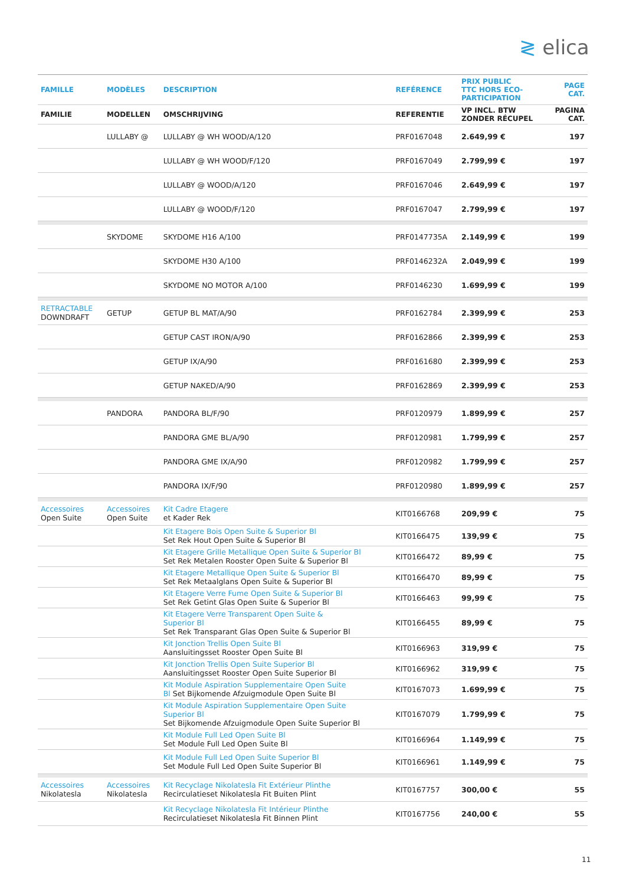≷ elica
| FAMILLE | MODÈLES | DESCRIPTION | REFÉRENCE | PRIX PUBLIC TTC HORS ECO- PARTICIPATION | PAGE CAT. |
| --- | --- | --- | --- | --- | --- |
| FAMILIE | MODELLEN | OMSCHRIJVING | REFERENTIE | VP INCL. BTW ZONDER RÉCUPEL | PAGINA CAT. |
| | LULLABY @ | LULLABY @ WH WOOD/A/120 | PRF0167048 | 2.649,99 € | 197 |
| | | LULLABY @ WH WOOD/F/120 | PRF0167049 | 2.799,99 € | 197 |
| | | LULLABY @ WOOD/A/120 | PRF0167046 | 2.649,99 € | 197 |
| | | LULLABY @ WOOD/F/120 | PRF0167047 | 2.799,99 € | 197 |
| | SKYDOME | SKYDOME H16 A/100 | PRF0147735A | 2.149,99 € | 199 |
| | | SKYDOME H30 A/100 | PRF0146232A | 2.049,99 € | 199 |
| | | SKYDOME NO MOTOR A/100 | PRF0146230 | 1.699,99 € | 199 |
| RETRACTABLE DOWNDRAFT | GETUP | GETUP BL MAT/A/90 | PRF0162784 | 2.399,99 € | 253 |
| | | GETUP CAST IRON/A/90 | PRF0162866 | 2.399,99 € | 253 |
| | | GETUP IX/A/90 | PRF0161680 | 2.399,99 € | 253 |
| | | GETUP NAKED/A/90 | PRF0162869 | 2.399,99 € | 253 |
| | PANDORA | PANDORA BL/F/90 | PRF0120979 | 1.899,99 € | 257 |
| | | PANDORA GME BL/A/90 | PRF0120981 | 1.799,99 € | 257 |
| | | PANDORA GME IX/A/90 | PRF0120982 | 1.799,99 € | 257 |
| | | PANDORA IX/F/90 | PRF0120980 | 1.899,99 € | 257 |
| Accessoires Open Suite | Accessoires Open Suite | Kit Cadre Etagere et Kader Rek | KIT0166768 | 209,99 € | 75 |
| | | Kit Etagere Bois Open Suite & Superior Bl Set Rek Hout Open Suite & Superior Bl | KIT0166475 | 139,99 € | 75 |
| | | Kit Etagere Grille Metallique Open Suite & Superior Bl Set Rek Metalen Rooster Open Suite & Superior Bl | KIT0166472 | 89,99 € | 75 |
| | | Kit Etagere Metallique Open Suite & Superior Bl Set Rek Metaalglans Open Suite & Superior Bl | KIT0166470 | 89,99 € | 75 |
| | | Kit Etagere Verre Fume Open Suite & Superior Bl Set Rek Getint Glas Open Suite & Superior Bl | KIT0166463 | 99,99 € | 75 |
| | | Kit Etagere Verre Transparent Open Suite & Superior Bl Set Rek Transparant Glas Open Suite & Superior Bl | KIT0166455 | 89,99 € | 75 |
| | | Kit Jonction Trellis Open Suite Bl Aansluitingsset Rooster Open Suite Bl | KIT0166963 | 319,99 € | 75 |
| | | Kit Jonction Trellis Open Suite Superior Bl Aansluitingsset Rooster Open Suite Superior Bl | KIT0166962 | 319,99 € | 75 |
| | | Kit Module Aspiration Supplementaire Open Suite Bl Set Bijkomende Afzuigmodule Open Suite Bl | KIT0167073 | 1.699,99 € | 75 |
| | | Kit Module Aspiration Supplementaire Open Suite Superior Bl Set Bijkomende Afzuigmodule Open Suite Superior Bl | KIT0167079 | 1.799,99 € | 75 |
| | | Kit Module Full Led Open Suite Bl Set Module Full Led Open Suite Bl | KIT0166964 | 1.149,99 € | 75 |
| | | Kit Module Full Led Open Suite Superior Bl Set Module Full Led Open Suite Superior Bl | KIT0166961 | 1.149,99 € | 75 |
| Accessoires Nikolatesla | Accessoires Nikolatesla | Kit Recyclage Nikolatesla Fit Extérieur Plinthe Recirculatieset Nikolatesla Fit Buiten Plint | KIT0167757 | 300,00 € | 55 |
| | | Kit Recyclage Nikolatesla Fit Intérieur Plinthe Recirculatieset Nikolatesla Fit Binnen Plint | KIT0167756 | 240,00 € | 55 |
11